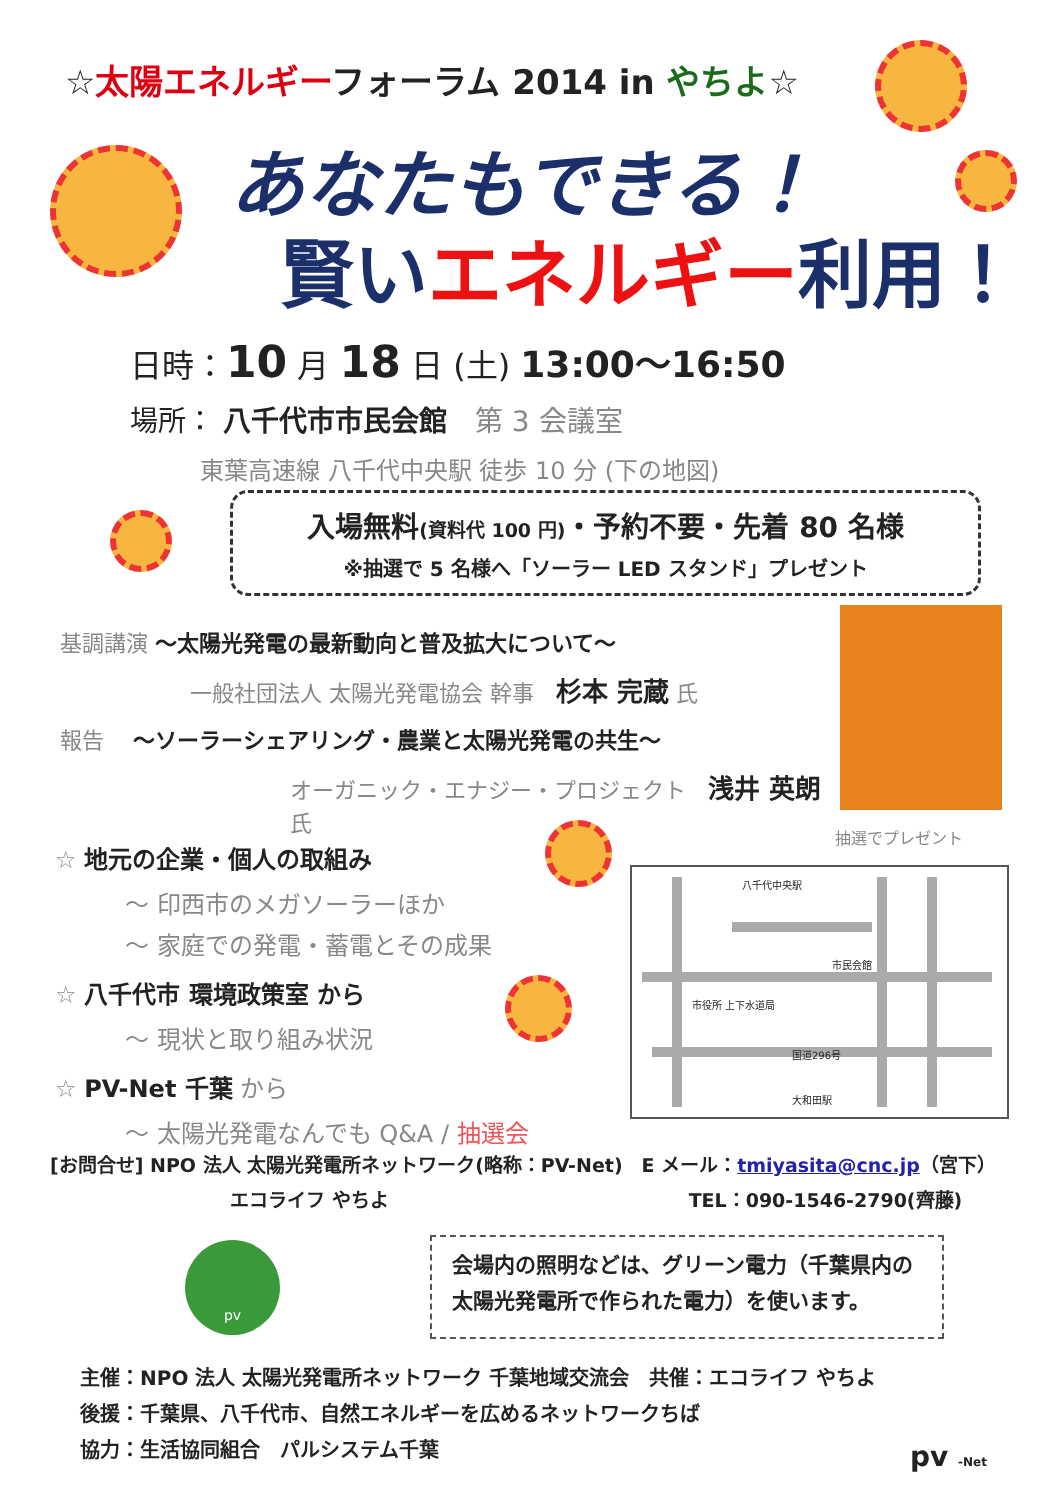☆太陽エネルギーフォーラム 2014 in やちよ☆
あなたもできる！
賢いエネルギー利用！
日時：10 月 18 日 (土) 13:00～16:50
場所： 八千代市市民会館　第 3 会議室
東葉高速線 八千代中央駅 徒歩 10 分 (下の地図)
入場無料(資料代 100 円)・予約不要・先着 80 名様
※抽選で 5 名様へ「ソーラー LED スタンド」プレゼント
基調講演 ～太陽光発電の最新動向と普及拡大について～
一般社団法人 太陽光発電協会 幹事　杉本 完蔵 氏
報告　 ～ソーラーシェアリング・農業と太陽光発電の共生～
オーガニック・エナジー・プロジェクト　浅井 英朗 氏
抽選でプレゼント
☆ 地元の企業・個人の取組み
～ 印西市のメガソーラーほか
～ 家庭での発電・蓄電とその成果
☆ 八千代市 環境政策室 から
～ 現状と取り組み状況
☆ PV-Net 千葉 から
～ 太陽光発電なんでも Q&A / 抽選会
八千代中央駅
市民会館
市役所 上下水道局
国道296号
大和田駅
[お問合せ] NPO 法人 太陽光発電所ネットワーク(略称：PV-Net)　E メール：tmiyasita@cnc.jp（宮下）
エコライフ やちよ TEL：090-1546-2790(齊藤)
pv
会場内の照明などは、グリーン電力（千葉県内の
太陽光発電所で作られた電力）を使います。
主催：NPO 法人 太陽光発電所ネットワーク 千葉地域交流会　共催：エコライフ やちよ
後援：千葉県、八千代市、自然エネルギーを広めるネットワークちば
協力：生活協同組合　パルシステム千葉
pv -Net